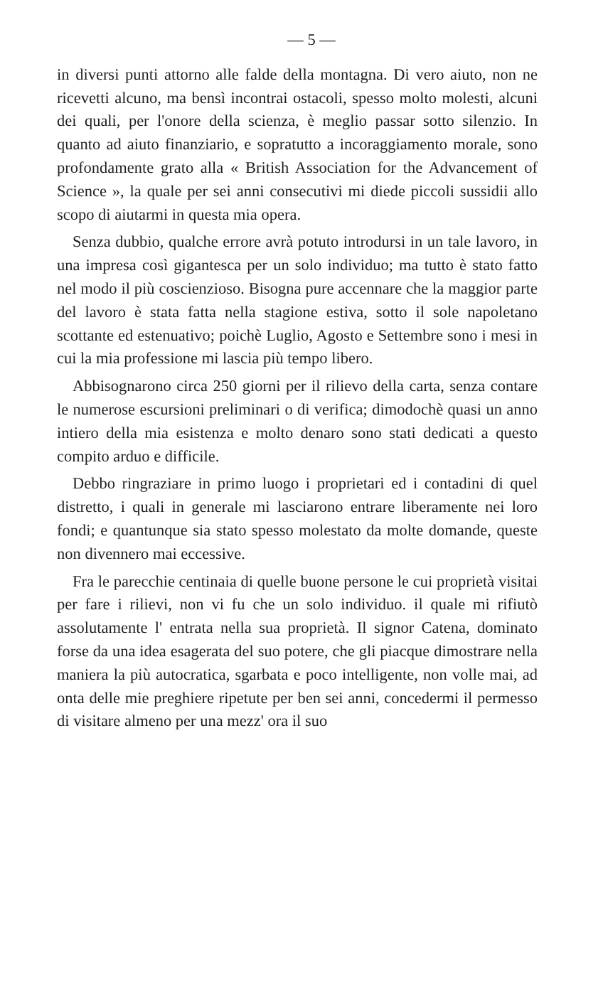— 5 —
in diversi punti attorno alle falde della montagna. Di vero aiuto, non ne ricevetti alcuno, ma bensì incontrai ostacoli, spesso molto molesti, alcuni dei quali, per l'onore della scienza, è meglio passar sotto silenzio. In quanto ad aiuto finanziario, e sopratutto a incoraggiamento morale, sono profondamente grato alla « British Association for the Advancement of Science », la quale per sei anni consecutivi mi diede piccoli sussidii allo scopo di aiutarmi in questa mia opera.
Senza dubbio, qualche errore avrà potuto introdursi in un tale lavoro, in una impresa così gigantesca per un solo individuo; ma tutto è stato fatto nel modo il più coscienzioso. Bisogna pure accennare che la maggior parte del lavoro è stata fatta nella stagione estiva, sotto il sole napoletano scottante ed estenuativo; poichè Luglio, Agosto e Settembre sono i mesi in cui la mia professione mi lascia più tempo libero.
Abbisognarono circa 250 giorni per il rilievo della carta, senza contare le numerose escursioni preliminari o di verifica; dimodochè quasi un anno intiero della mia esistenza e molto denaro sono stati dedicati a questo compito arduo e difficile.
Debbo ringraziare in primo luogo i proprietari ed i contadini di quel distretto, i quali in generale mi lasciarono entrare liberamente nei loro fondi; e quantunque sia stato spesso molestato da molte domande, queste non divennero mai eccessive.
Fra le parecchie centinaia di quelle buone persone le cui proprietà visitai per fare i rilievi, non vi fu che un solo individuo. il quale mi rifiutò assolutamente l' entrata nella sua proprietà. Il signor Catena, dominato forse da una idea esagerata del suo potere, che gli piacque dimostrare nella maniera la più autocratica, sgarbata e poco intelligente, non volle mai, ad onta delle mie preghiere ripetute per ben sei anni, concedermi il permesso di visitare almeno per una mezz' ora il suo